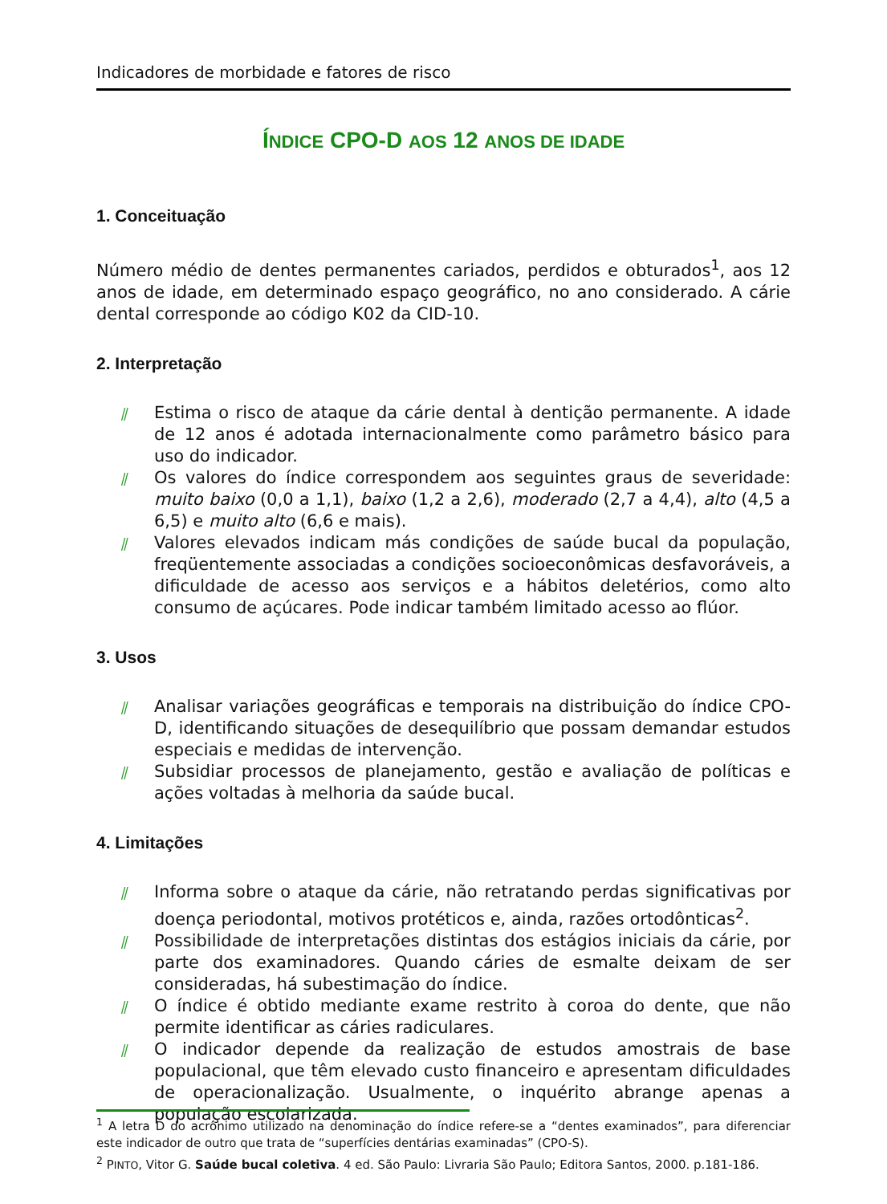Indicadores de morbidade e fatores de risco
ÍNDICE CPO-D AOS 12 ANOS DE IDADE
1. Conceituação
Número médio de dentes permanentes cariados, perdidos e obturados<sup>1</sup>, aos 12 anos de idade, em determinado espaço geográfico, no ano considerado. A cárie dental corresponde ao código K02 da CID-10.
2. Interpretação
⫽ Estima o risco de ataque da cárie dental à dentição permanente. A idade de 12 anos é adotada internacionalmente como parâmetro básico para uso do indicador.
⫽ Os valores do índice correspondem aos seguintes graus de severidade: muito baixo (0,0 a 1,1), baixo (1,2 a 2,6), moderado (2,7 a 4,4), alto (4,5 a 6,5) e muito alto (6,6 e mais).
⫽ Valores elevados indicam más condições de saúde bucal da população, freqüentemente associadas a condições socioeconômicas desfavoráveis, a dificuldade de acesso aos serviços e a hábitos deletérios, como alto consumo de açúcares. Pode indicar também limitado acesso ao flúor.
3. Usos
⫽ Analisar variações geográficas e temporais na distribuição do índice CPO-D, identificando situações de desequilíbrio que possam demandar estudos especiais e medidas de intervenção.
⫽ Subsidiar processos de planejamento, gestão e avaliação de políticas e ações voltadas à melhoria da saúde bucal.
4. Limitações
⫽ Informa sobre o ataque da cárie, não retratando perdas significativas por doença periodontal, motivos protéticos e, ainda, razões ortodônticas<sup>2</sup>.
⫽ Possibilidade de interpretações distintas dos estágios iniciais da cárie, por parte dos examinadores. Quando cáries de esmalte deixam de ser consideradas, há subestimação do índice.
⫽ O índice é obtido mediante exame restrito à coroa do dente, que não permite identificar as cáries radiculares.
⫽ O indicador depende da realização de estudos amostrais de base populacional, que têm elevado custo financeiro e apresentam dificuldades de operacionalização. Usualmente, o inquérito abrange apenas a população escolarizada.
<sup>1</sup> A letra D do acrônimo utilizado na denominação do índice refere-se a “dentes examinados”, para diferenciar este indicador de outro que trata de “superfícies dentárias examinadas” (CPO-S).
<sup>2</sup> PINTO, Vitor G. Saúde bucal coletiva. 4 ed. São Paulo: Livraria São Paulo; Editora Santos, 2000. p.181-186.